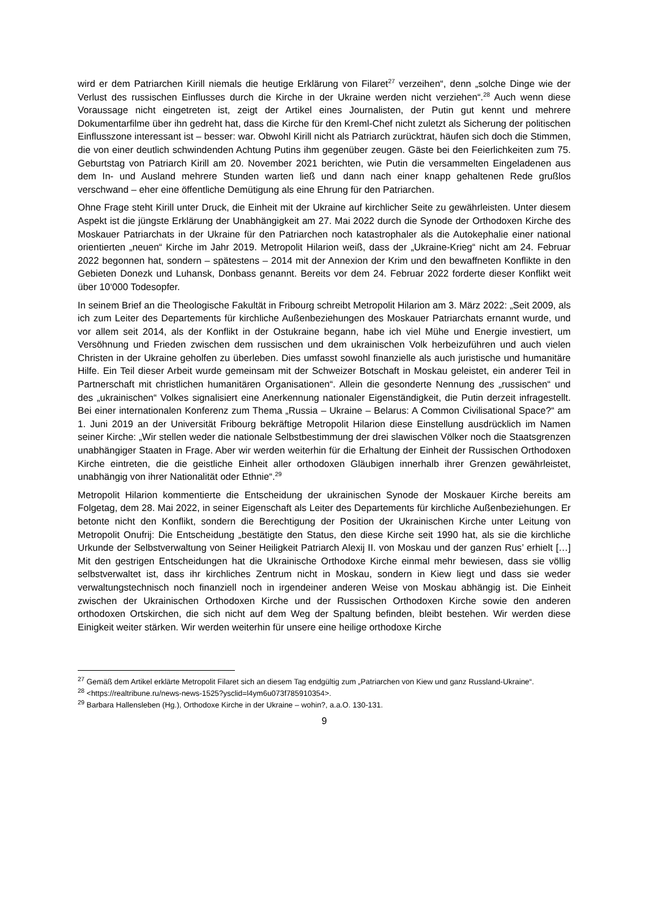wird er dem Patriarchen Kirill niemals die heutige Erklärung von Filaret<sup>27</sup> verzeihen“, denn „solche Dinge wie der Verlust des russischen Einflusses durch die Kirche in der Ukraine werden nicht verziehen“.<sup>28</sup> Auch wenn diese Voraussage nicht eingetreten ist, zeigt der Artikel eines Journalisten, der Putin gut kennt und mehrere Dokumentarfilme über ihn gedreht hat, dass die Kirche für den Kreml-Chef nicht zuletzt als Sicherung der politischen Einflusszone interessant ist – besser: war. Obwohl Kirill nicht als Patriarch zurücktrat, häufen sich doch die Stimmen, die von einer deutlich schwindenden Achtung Putins ihm gegenüber zeugen. Gäste bei den Feierlichkeiten zum 75. Geburtstag von Patriarch Kirill am 20. November 2021 berichten, wie Putin die versammelten Eingeladenen aus dem In- und Ausland mehrere Stunden warten ließ und dann nach einer knapp gehaltenen Rede grußlos verschwand – eher eine öffentliche Demütigung als eine Ehrung für den Patriarchen.
Ohne Frage steht Kirill unter Druck, die Einheit mit der Ukraine auf kirchlicher Seite zu gewährleisten. Unter diesem Aspekt ist die jüngste Erklärung der Unabhängigkeit am 27. Mai 2022 durch die Synode der Orthodoxen Kirche des Moskauer Patriarchats in der Ukraine für den Patriarchen noch katastrophaler als die Autokephalie einer national orientierten „neuen“ Kirche im Jahr 2019. Metropolit Hilarion weiß, dass der „Ukraine-Krieg“ nicht am 24. Februar 2022 begonnen hat, sondern – spätestens – 2014 mit der Annexion der Krim und den bewaffneten Konflikte in den Gebieten Donezk und Luhansk, Donbass genannt. Bereits vor dem 24. Februar 2022 forderte dieser Konflikt weit über 10‘000 Todesopfer.
In seinem Brief an die Theologische Fakultät in Fribourg schreibt Metropolit Hilarion am 3. März 2022: „Seit 2009, als ich zum Leiter des Departements für kirchliche Außenbeziehungen des Moskauer Patriarchats ernannt wurde, und vor allem seit 2014, als der Konflikt in der Ostukraine begann, habe ich viel Mühe und Energie investiert, um Versöhnung und Frieden zwischen dem russischen und dem ukrainischen Volk herbeizuführen und auch vielen Christen in der Ukraine geholfen zu überleben. Dies umfasst sowohl finanzielle als auch juristische und humanitäre Hilfe. Ein Teil dieser Arbeit wurde gemeinsam mit der Schweizer Botschaft in Moskau geleistet, ein anderer Teil in Partnerschaft mit christlichen humanitären Organisationen“. Allein die gesonderte Nennung des „russischen“ und des „ukrainischen“ Volkes signalisiert eine Anerkennung nationaler Eigenständigkeit, die Putin derzeit infragestellt. Bei einer internationalen Konferenz zum Thema „Russia – Ukraine – Belarus: A Common Civilisational Space?“ am 1. Juni 2019 an der Universität Fribourg bekräftige Metropolit Hilarion diese Einstellung ausdrücklich im Namen seiner Kirche: „Wir stellen weder die nationale Selbstbestimmung der drei slawischen Völker noch die Staatsgrenzen unabhängiger Staaten in Frage. Aber wir werden weiterhin für die Erhaltung der Einheit der Russischen Orthodoxen Kirche eintreten, die die geistliche Einheit aller orthodoxen Gläubigen innerhalb ihrer Grenzen gewährleistet, unabhängig von ihrer Nationalität oder Ethnie“.<sup>29</sup>
Metropolit Hilarion kommentierte die Entscheidung der ukrainischen Synode der Moskauer Kirche bereits am Folgetag, dem 28. Mai 2022, in seiner Eigenschaft als Leiter des Departements für kirchliche Außenbeziehungen. Er betonte nicht den Konflikt, sondern die Berechtigung der Position der Ukrainischen Kirche unter Leitung von Metropolit Onufrij: Die Entscheidung „bestätigte den Status, den diese Kirche seit 1990 hat, als sie die kirchliche Urkunde der Selbstverwaltung von Seiner Heiligkeit Patriarch Alexij II. von Moskau und der ganzen Rus’ erhielt […] Mit den gestrigen Entscheidungen hat die Ukrainische Orthodoxe Kirche einmal mehr bewiesen, dass sie völlig selbstverwaltet ist, dass ihr kirchliches Zentrum nicht in Moskau, sondern in Kiew liegt und dass sie weder verwaltungstechnisch noch finanziell noch in irgendeiner anderen Weise von Moskau abhängig ist. Die Einheit zwischen der Ukrainischen Orthodoxen Kirche und der Russischen Orthodoxen Kirche sowie den anderen orthodoxen Ortskirchen, die sich nicht auf dem Weg der Spaltung befinden, bleibt bestehen. Wir werden diese Einigkeit weiter stärken. Wir werden weiterhin für unsere eine heilige orthodoxe Kirche
<sup>27</sup> Gemäß dem Artikel erklärte Metropolit Filaret sich an diesem Tag endgültig zum „Patriarchen von Kiew und ganz Russland-Ukraine“.
<sup>28</sup> <https://realtribune.ru/news-news-1525?ysclid=l4ym6u073f785910354>.
<sup>29</sup> Barbara Hallensleben (Hg.), Orthodoxe Kirche in der Ukraine – wohin?, a.a.O. 130-131.
9